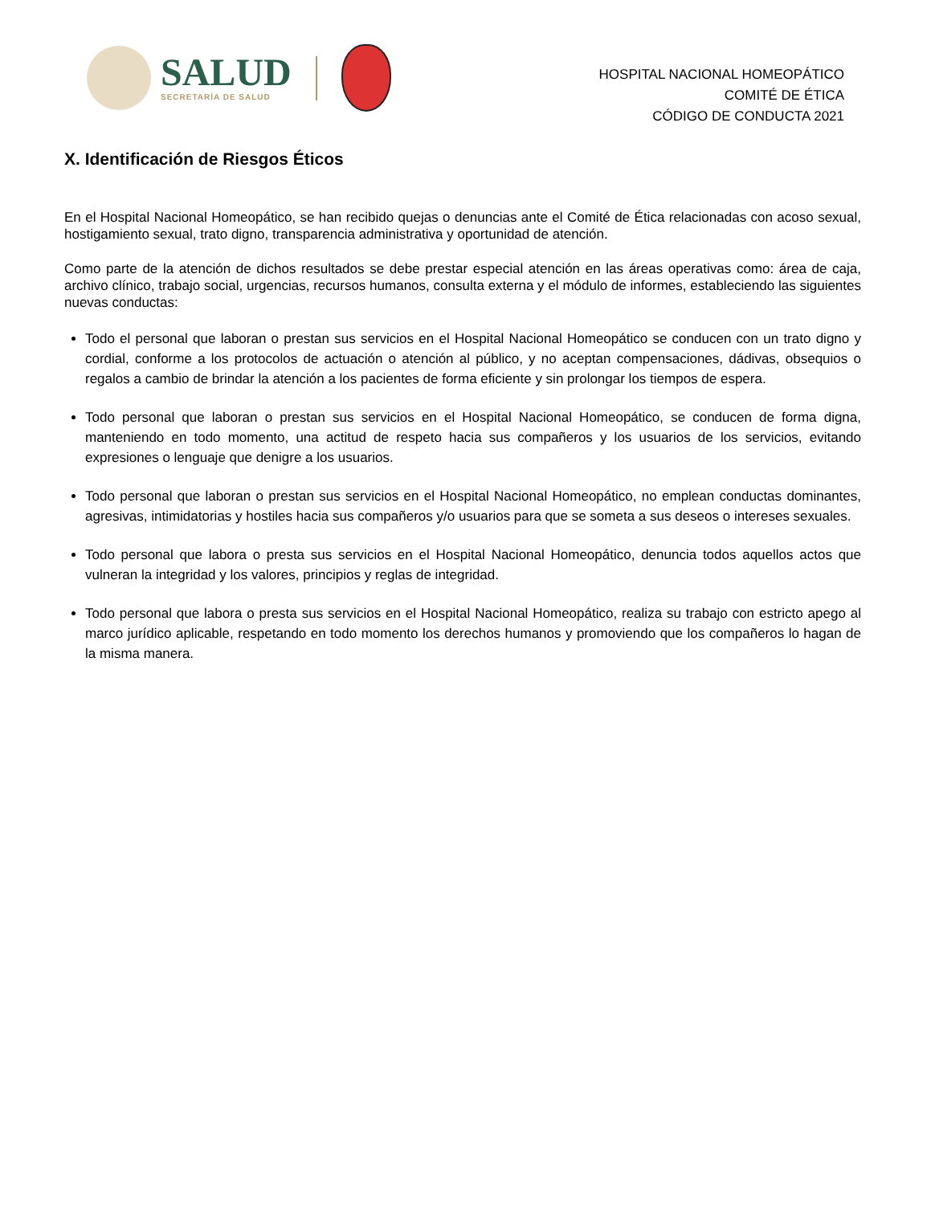SALUD
SECRETARÍA DE SALUD
HOSPITAL NACIONAL HOMEOPÁTICO
COMITÉ DE ÉTICA
CÓDIGO DE CONDUCTA 2021
X. Identificación de Riesgos Éticos
En el Hospital Nacional Homeopático, se han recibido quejas o denuncias ante el Comité de Ética relacionadas con acoso sexual, hostigamiento sexual, trato digno, transparencia administrativa y oportunidad de atención.
Como parte de la atención de dichos resultados se debe prestar especial atención en las áreas operativas como: área de caja, archivo clínico, trabajo social, urgencias, recursos humanos, consulta externa y el módulo de informes, estableciendo las siguientes nuevas conductas:
Todo el personal que laboran o prestan sus servicios en el Hospital Nacional Homeopático se conducen con un trato digno y cordial, conforme a los protocolos de actuación o atención al público, y no aceptan compensaciones, dádivas, obsequios o regalos a cambio de brindar la atención a los pacientes de forma eficiente y sin prolongar los tiempos de espera.
Todo personal que laboran o prestan sus servicios en el Hospital Nacional Homeopático, se conducen de forma digna, manteniendo en todo momento, una actitud de respeto hacia sus compañeros y los usuarios de los servicios, evitando expresiones o lenguaje que denigre a los usuarios.
Todo personal que laboran o prestan sus servicios en el Hospital Nacional Homeopático, no emplean conductas dominantes, agresivas, intimidatorias y hostiles hacia sus compañeros y/o usuarios para que se someta a sus deseos o intereses sexuales.
Todo personal que labora o presta sus servicios en el Hospital Nacional Homeopático, denuncia todos aquellos actos que vulneran la integridad y los valores, principios y reglas de integridad.
Todo personal que labora o presta sus servicios en el Hospital Nacional Homeopático, realiza su trabajo con estricto apego al marco jurídico aplicable, respetando en todo momento los derechos humanos y promoviendo que los compañeros lo hagan de la misma manera.